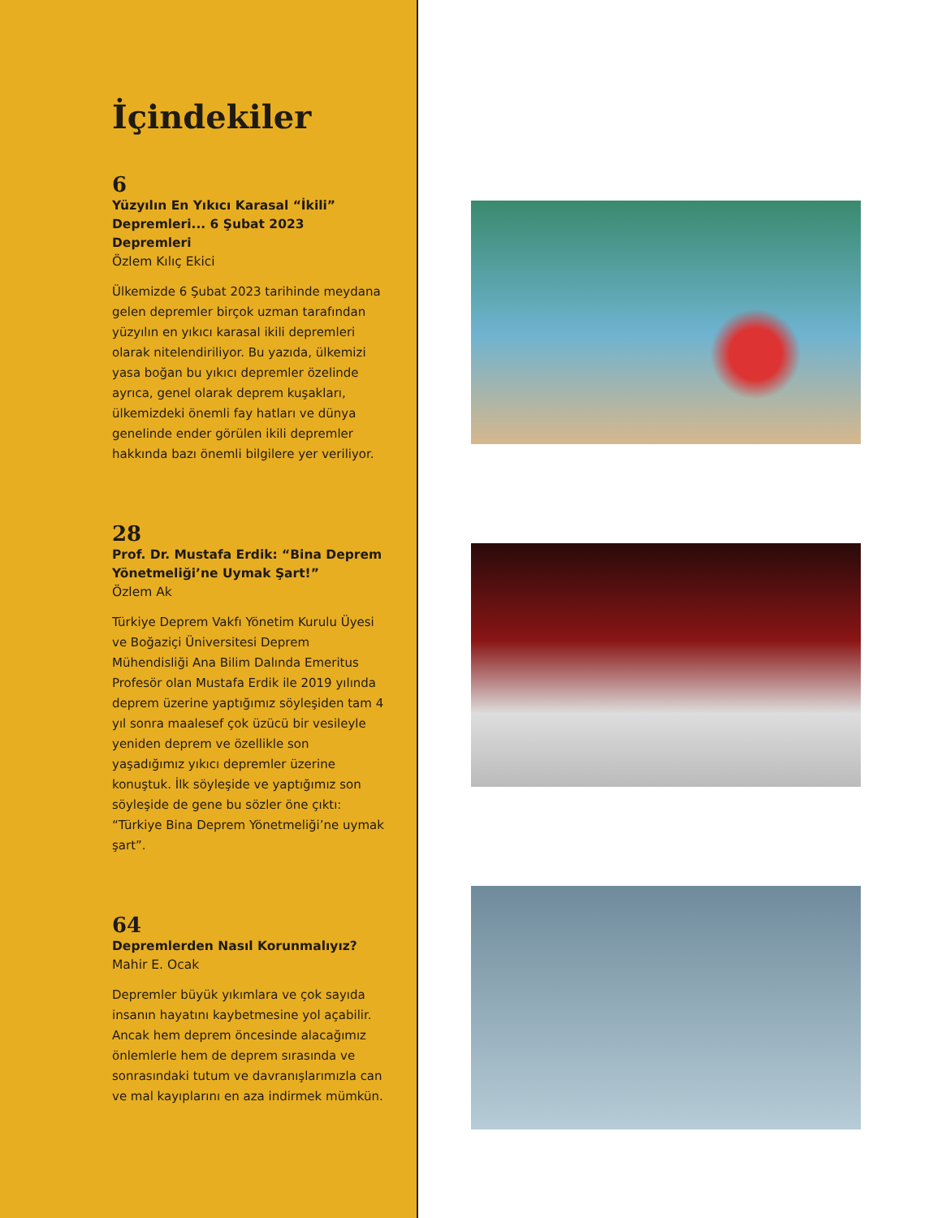İçindekiler
6
Yüzyılın En Yıkıcı Karasal “İkili” Depremleri... 6 Şubat 2023 Depremleri
Özlem Kılıç Ekici
Ülkemizde 6 Şubat 2023 tarihinde meydana gelen depremler birçok uzman tarafından yüzyılın en yıkıcı karasal ikili depremleri olarak nitelendiriliyor. Bu yazıda, ülkemizi yasa boğan bu yıkıcı depremler özelinde ayrıca, genel olarak deprem kuşakları, ülkemizdeki önemli fay hatları ve dünya genelinde ender görülen ikili depremler hakkında bazı önemli bilgilere yer veriliyor.
28
Prof. Dr. Mustafa Erdik: “Bina Deprem Yönetmeliği’ne Uymak Şart!”
Özlem Ak
Türkiye Deprem Vakfı Yönetim Kurulu Üyesi ve Boğaziçi Üniversitesi Deprem Mühendisliği Ana Bilim Dalında Emeritus Profesör olan Mustafa Erdik ile 2019 yılında deprem üzerine yaptığımız söyleşiden tam 4 yıl sonra maalesef çok üzücü bir vesileyle yeniden deprem ve özellikle son yaşadığımız yıkıcı depremler üzerine konuştuk. İlk söyleşide ve yaptığımız son söyleşide de gene bu sözler öne çıktı: “Türkiye Bina Deprem Yönetmeliği’ne uymak şart”.
64
Depremlerden Nasıl Korunmalıyız?
Mahir E. Ocak
Depremler büyük yıkımlara ve çok sayıda insanın hayatını kaybetmesine yol açabilir. Ancak hem deprem öncesinde alacağımız önlemlerle hem de deprem sırasında ve sonrasındaki tutum ve davranışlarımızla can ve mal kayıplarını en aza indirmek mümkün.